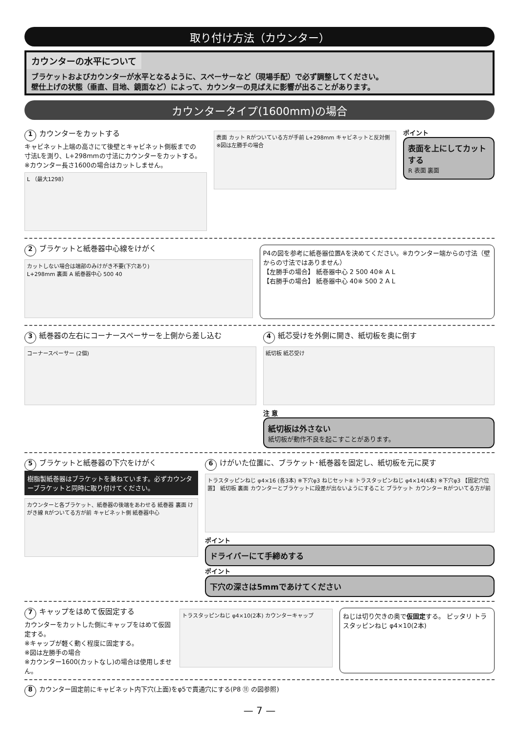取り付け方法（カウンター）
カウンターの水平について
ブラケットおよびカウンターが水平となるように、スペーサーなど（現場手配）で必ず調整してください。
壁仕上げの状態（垂直、目地、鏡面など）によって、カウンターの見ばえに影響が出ることがあります。
カウンタータイプ(1600mm)の場合
1 カウンターをカットする
キャビネット上端の高さにて後壁とキャビネット側板までの
寸法Lを測り、L+298mmの寸法にカウンターをカットする。
※カウンター長さ1600の場合はカットしません。
L （最大1298）
表面 カット Rがついている方が手前 L+298mm キャビネットと反対側
※図は左勝手の場合
ポイント
表面を上にしてカットする
R 表面 裏面
2 ブラケットと紙巻器中心線をけがく
カットしない場合は端部のみけがき不要(下穴あり)
L+298mm 裏面 A 紙巻器中心 500 40
P4の図を参考に紙巻器位置Aを決めてください。※カウンター端からの寸法（壁からの寸法ではありません）
【左勝手の場合】 紙巻器中心 2 500 40※ A L
【右勝手の場合】 紙巻器中心 40※ 500 2 A L
3 紙巻器の左右にコーナースペーサーを上側から差し込む
コーナースペーサー (2個)
4 紙芯受けを外側に開き、紙切板を奥に倒す
紙切板 紙芯受け
注 意
紙切板は外さない
紙切板が動作不良を起こすことがあります。
5 ブラケットと紙巻器の下穴をけがく
樹脂製紙巻器はブラケットを兼ねています。必ずカウンターブラケットと同時に取り付けてください。
カウンターと各ブラケット、紙巻器の後端をあわせる 紙巻器 裏面 けがき線 Rがついてる方が前 キャビネット側 紙巻器中心
6 けがいた位置に、ブラケット･紙巻器を固定し、紙切板を元に戻す
トラスタッピンねじ φ4×16 (各3本) ※下穴φ3 ねじセット④ トラスタッピンねじ φ4×14(4本) ※下穴φ3 【固定穴位置】 紙切板 裏面 カウンターとブラケットに段差が出ないようにすること ブラケット カウンター Rがついてる方が前
ポイント
ドライバーにて手締めする
ポイント
下穴の深さは5mmであけてください
7 キャップをはめて仮固定する
カウンターをカットした側にキャップをはめて仮固定する。
※キャップが軽く動く程度に固定する。
※図は左勝手の場合
※カウンター1600(カットなし)の場合は使用しません。
トラスタッピンねじ φ4×10(2本) カウンターキャップ
ねじは切り欠きの奥で仮固定する。 ピッタリ トラスタッピンねじ φ4×10(2本)
8 カウンター固定前にキャビネット内下穴(上面)をφ5で貫通穴にする(P8 ⑪ の図参照)
— 7 —